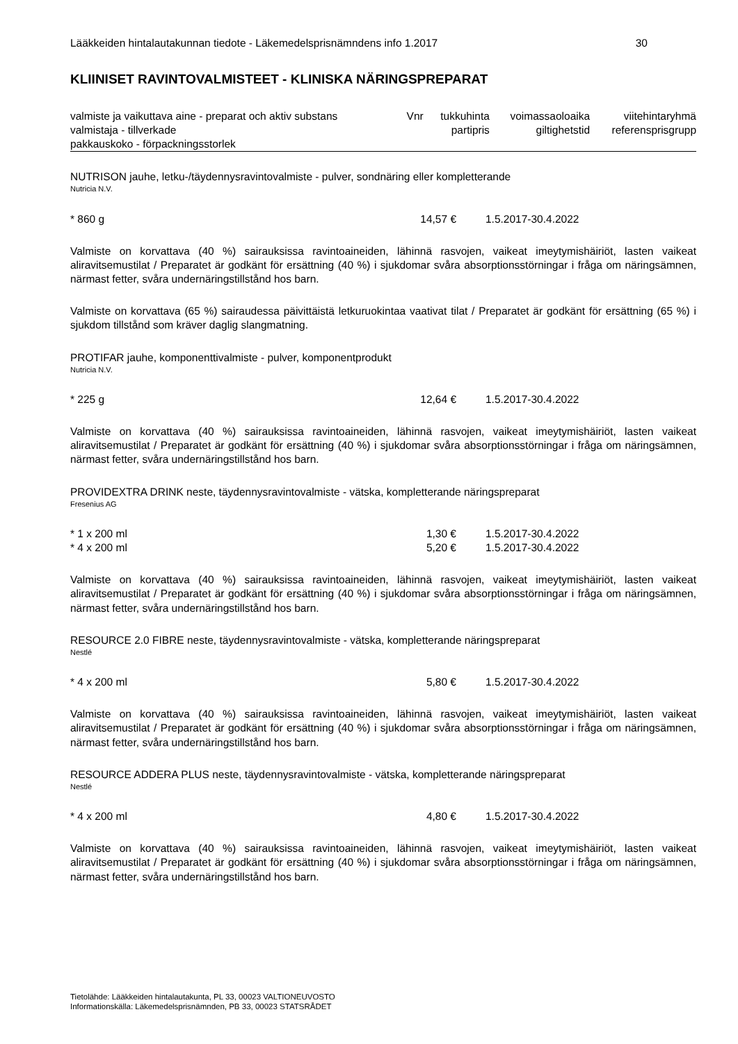Lääkkeiden hintalautakunnan tiedote - Läkemedelsprisnämndens info 1.2017 30
KLIINISET RAVINTOVALMISTEET - KLINISKA NÄRINGSPREPARAT
| valmiste ja vaikuttava aine - preparat och aktiv substans | Vnr | tukkuhinta | voimassaoloaika | viitehintaryhmä |
| valmistaja - tillverkade pakkauskoko - förpackningsstorlek | | partipris | giltighetstid | referensprisgrupp |
NUTRISON jauhe, letku-/täydennysravintovalmiste - pulver, sondnäring eller kompletterande
Nutricia N.V.
* 860 g 14,57 € 1.5.2017-30.4.2022
Valmiste on korvattava (40 %) sairauksissa ravintoaineiden, lähinnä rasvojen, vaikeat imeytymishäiriöt, lasten vaikeat aliravitsemustilat / Preparatet är godkänt för ersättning (40 %) i sjukdomar svåra absorptionsstörningar i fråga om näringsämnen, närmast fetter, svåra undernäringstillstånd hos barn.
Valmiste on korvattava (65 %) sairaudessa päivittäistä letkuruokintaa vaativat tilat / Preparatet är godkänt för ersättning (65 %) i sjukdom tillstånd som kräver daglig slangmatning.
PROTIFAR jauhe, komponenttivalmiste - pulver, komponentprodukt
Nutricia N.V.
* 225 g 12,64 € 1.5.2017-30.4.2022
Valmiste on korvattava (40 %) sairauksissa ravintoaineiden, lähinnä rasvojen, vaikeat imeytymishäiriöt, lasten vaikeat aliravitsemustilat / Preparatet är godkänt för ersättning (40 %) i sjukdomar svåra absorptionsstörningar i fråga om näringsämnen, närmast fetter, svåra undernäringstillstånd hos barn.
PROVIDEXTRA DRINK neste, täydennysravintovalmiste - vätska, kompletterande näringspreparat
Fresenius AG
* 1 x 200 ml 1,30 € 1.5.2017-30.4.2022
* 4 x 200 ml 5,20 € 1.5.2017-30.4.2022
Valmiste on korvattava (40 %) sairauksissa ravintoaineiden, lähinnä rasvojen, vaikeat imeytymishäiriöt, lasten vaikeat aliravitsemustilat / Preparatet är godkänt för ersättning (40 %) i sjukdomar svåra absorptionsstörningar i fråga om näringsämnen, närmast fetter, svåra undernäringstillstånd hos barn.
RESOURCE 2.0 FIBRE neste, täydennysravintovalmiste - vätska, kompletterande näringspreparat
Nestlé
* 4 x 200 ml 5,80 € 1.5.2017-30.4.2022
Valmiste on korvattava (40 %) sairauksissa ravintoaineiden, lähinnä rasvojen, vaikeat imeytymishäiriöt, lasten vaikeat aliravitsemustilat / Preparatet är godkänt för ersättning (40 %) i sjukdomar svåra absorptionsstörningar i fråga om näringsämnen, närmast fetter, svåra undernäringstillstånd hos barn.
RESOURCE ADDERA PLUS neste, täydennysravintovalmiste - vätska, kompletterande näringspreparat
Nestlé
* 4 x 200 ml 4,80 € 1.5.2017-30.4.2022
Valmiste on korvattava (40 %) sairauksissa ravintoaineiden, lähinnä rasvojen, vaikeat imeytymishäiriöt, lasten vaikeat aliravitsemustilat / Preparatet är godkänt för ersättning (40 %) i sjukdomar svåra absorptionsstörningar i fråga om näringsämnen, närmast fetter, svåra undernäringstillstånd hos barn.
Tietolähde: Lääkkeiden hintalautakunta, PL 33, 00023 VALTIONEUVOSTO
Informationskälla: Läkemedelsprisnämnden, PB 33, 00023 STATSRÅDET